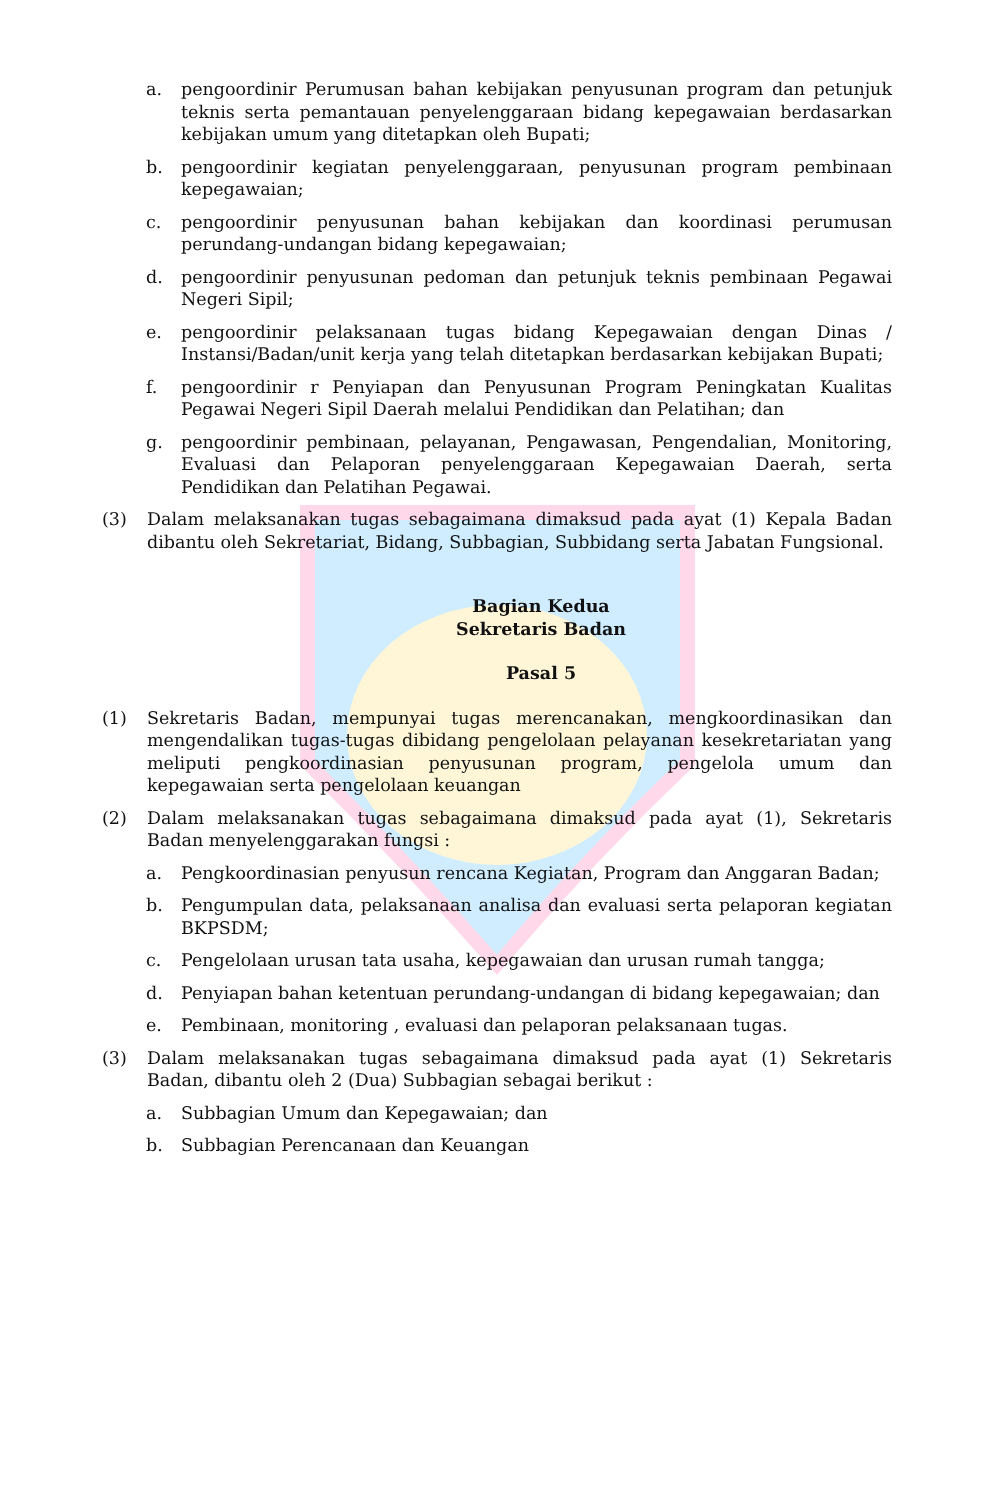a. pengoordinir Perumusan bahan kebijakan penyusunan program dan petunjuk teknis serta pemantauan penyelenggaraan bidang kepegawaian berdasarkan kebijakan umum yang ditetapkan oleh Bupati;
b. pengoordinir kegiatan penyelenggaraan, penyusunan program pembinaan kepegawaian;
c. pengoordinir penyusunan bahan kebijakan dan koordinasi perumusan perundang-undangan bidang kepegawaian;
d. pengoordinir penyusunan pedoman dan petunjuk teknis pembinaan Pegawai Negeri Sipil;
e. pengoordinir pelaksanaan tugas bidang Kepegawaian dengan Dinas / Instansi/Badan/unit kerja yang telah ditetapkan berdasarkan kebijakan Bupati;
f. pengoordinir r Penyiapan dan Penyusunan Program Peningkatan Kualitas Pegawai Negeri Sipil Daerah melalui Pendidikan dan Pelatihan; dan
g. pengoordinir pembinaan, pelayanan, Pengawasan, Pengendalian, Monitoring, Evaluasi dan Pelaporan penyelenggaraan Kepegawaian Daerah, serta Pendidikan dan Pelatihan Pegawai.
(3) Dalam melaksanakan tugas sebagaimana dimaksud pada ayat (1) Kepala Badan dibantu oleh Sekretariat, Bidang, Subbagian, Subbidang serta Jabatan Fungsional.
Bagian Kedua
Sekretaris Badan
Pasal 5
(1) Sekretaris Badan, mempunyai tugas merencanakan, mengkoordinasikan dan mengendalikan tugas-tugas dibidang pengelolaan pelayanan kesekretariatan yang meliputi pengkoordinasian penyusunan program, pengelola umum dan kepegawaian serta pengelolaan keuangan
(2) Dalam melaksanakan tugas sebagaimana dimaksud pada ayat (1), Sekretaris Badan menyelenggarakan fungsi :
a. Pengkoordinasian penyusun rencana Kegiatan, Program dan Anggaran Badan;
b. Pengumpulan data, pelaksanaan analisa dan evaluasi serta pelaporan kegiatan BKPSDM;
c. Pengelolaan urusan tata usaha, kepegawaian dan urusan rumah tangga;
d. Penyiapan bahan ketentuan perundang-undangan di bidang kepegawaian; dan
e. Pembinaan, monitoring , evaluasi dan pelaporan pelaksanaan tugas.
(3) Dalam melaksanakan tugas sebagaimana dimaksud pada ayat (1) Sekretaris Badan, dibantu oleh 2 (Dua) Subbagian sebagai berikut :
a. Subbagian Umum dan Kepegawaian; dan
b. Subbagian Perencanaan dan Keuangan